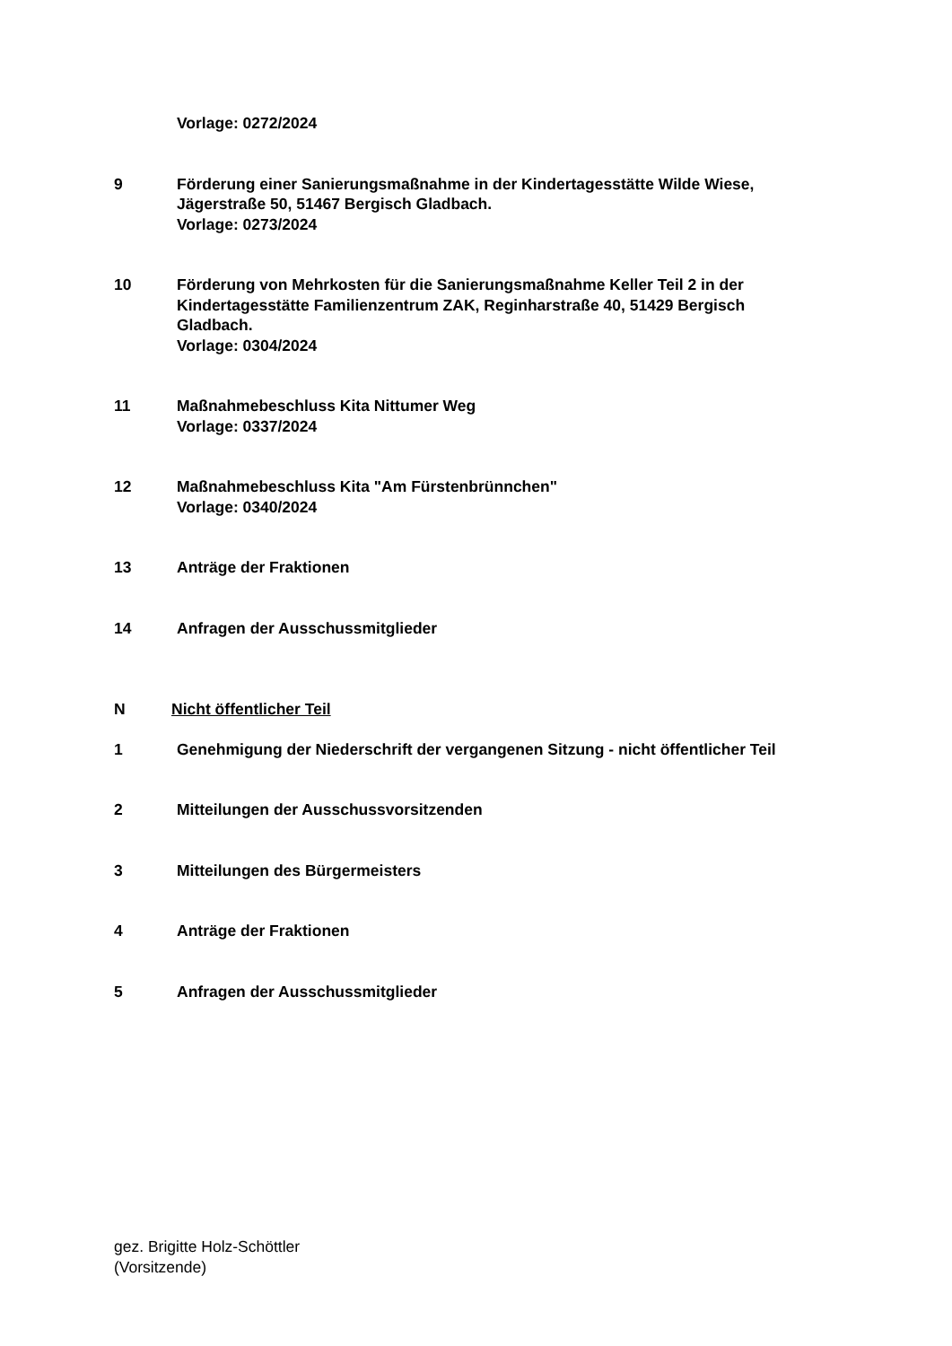Vorlage: 0272/2024
9 Förderung einer Sanierungsmaßnahme in der Kindertagesstätte Wilde Wiese, Jägerstraße 50, 51467 Bergisch Gladbach.
Vorlage: 0273/2024
10 Förderung von Mehrkosten für die Sanierungsmaßnahme Keller Teil 2 in der Kindertagesstätte Familienzentrum ZAK, Reginharstraße 40, 51429 Bergisch Gladbach.
Vorlage: 0304/2024
11 Maßnahmebeschluss Kita Nittumer Weg
Vorlage: 0337/2024
12 Maßnahmebeschluss Kita "Am Fürstenbrünnchen"
Vorlage: 0340/2024
13 Anträge der Fraktionen
14 Anfragen der Ausschussmitglieder
N Nicht öffentlicher Teil
1 Genehmigung der Niederschrift der vergangenen Sitzung - nicht öffentlicher Teil
2 Mitteilungen der Ausschussvorsitzenden
3 Mitteilungen des Bürgermeisters
4 Anträge der Fraktionen
5 Anfragen der Ausschussmitglieder
gez. Brigitte Holz-Schöttler
(Vorsitzende)